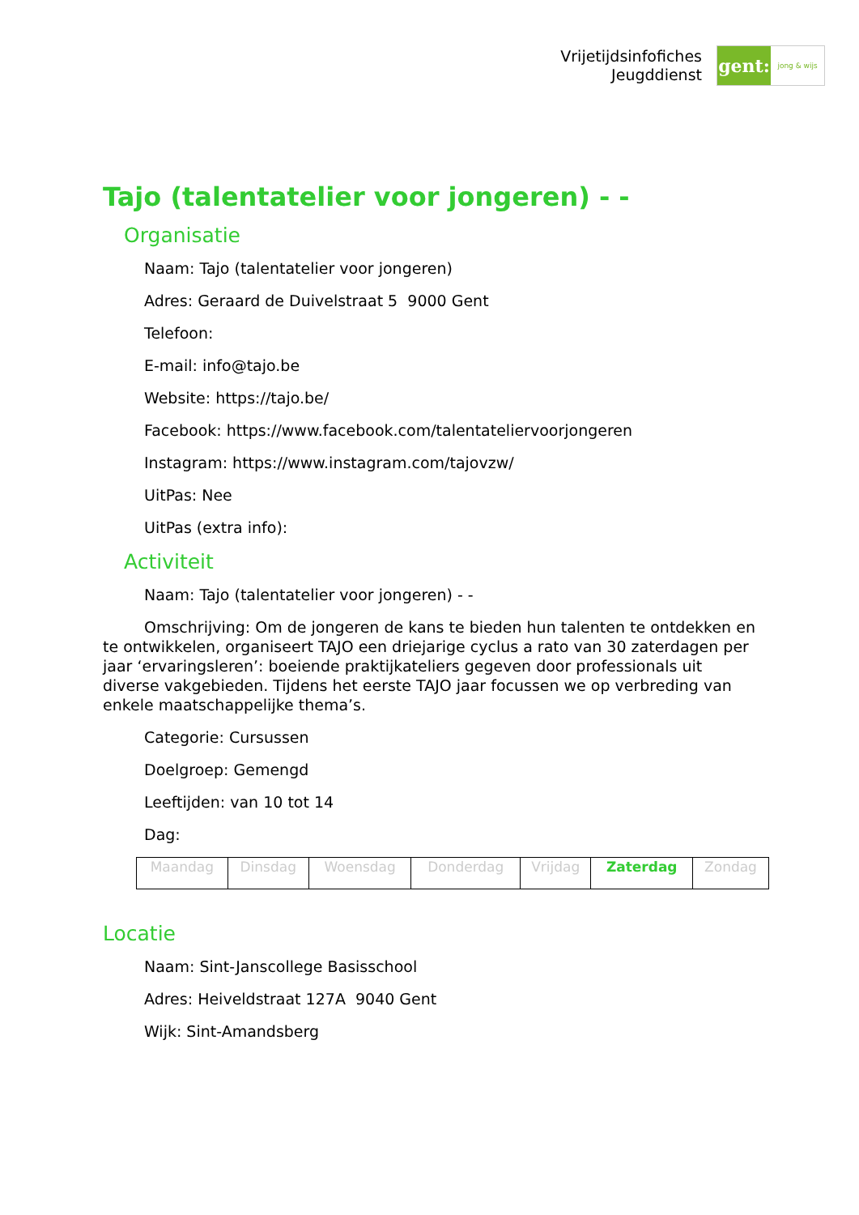Vrijetijdsinfofiches
Jeugddienst
gent:
jong & wijs
Tajo (talentatelier voor jongeren) - -
Organisatie
Naam: Tajo (talentatelier voor jongeren)
Adres: Geraard de Duivelstraat 5 9000 Gent
Telefoon:
E-mail: info@tajo.be
Website: https://tajo.be/
Facebook: https://www.facebook.com/talentateliervoorjongeren
Instagram: https://www.instagram.com/tajovzw/
UitPas: Nee
UitPas (extra info):
Activiteit
Naam: Tajo (talentatelier voor jongeren) - -
Omschrijving: Om de jongeren de kans te bieden hun talenten te ontdekken en te ontwikkelen, organiseert TAJO een driejarige cyclus a rato van 30 zaterdagen per jaar ‘ervaringsleren’: boeiende praktijkateliers gegeven door professionals uit diverse vakgebieden. Tijdens het eerste TAJO jaar focussen we op verbreding van enkele maatschappelijke thema’s.
Categorie: Cursussen
Doelgroep: Gemengd
Leeftijden: van 10 tot 14
Dag:
| Maandag | Dinsdag | Woensdag | Donderdag | Vrijdag | Zaterdag | Zondag |
Locatie
Naam: Sint-Janscollege Basisschool
Adres: Heiveldstraat 127A 9040 Gent
Wijk: Sint-Amandsberg